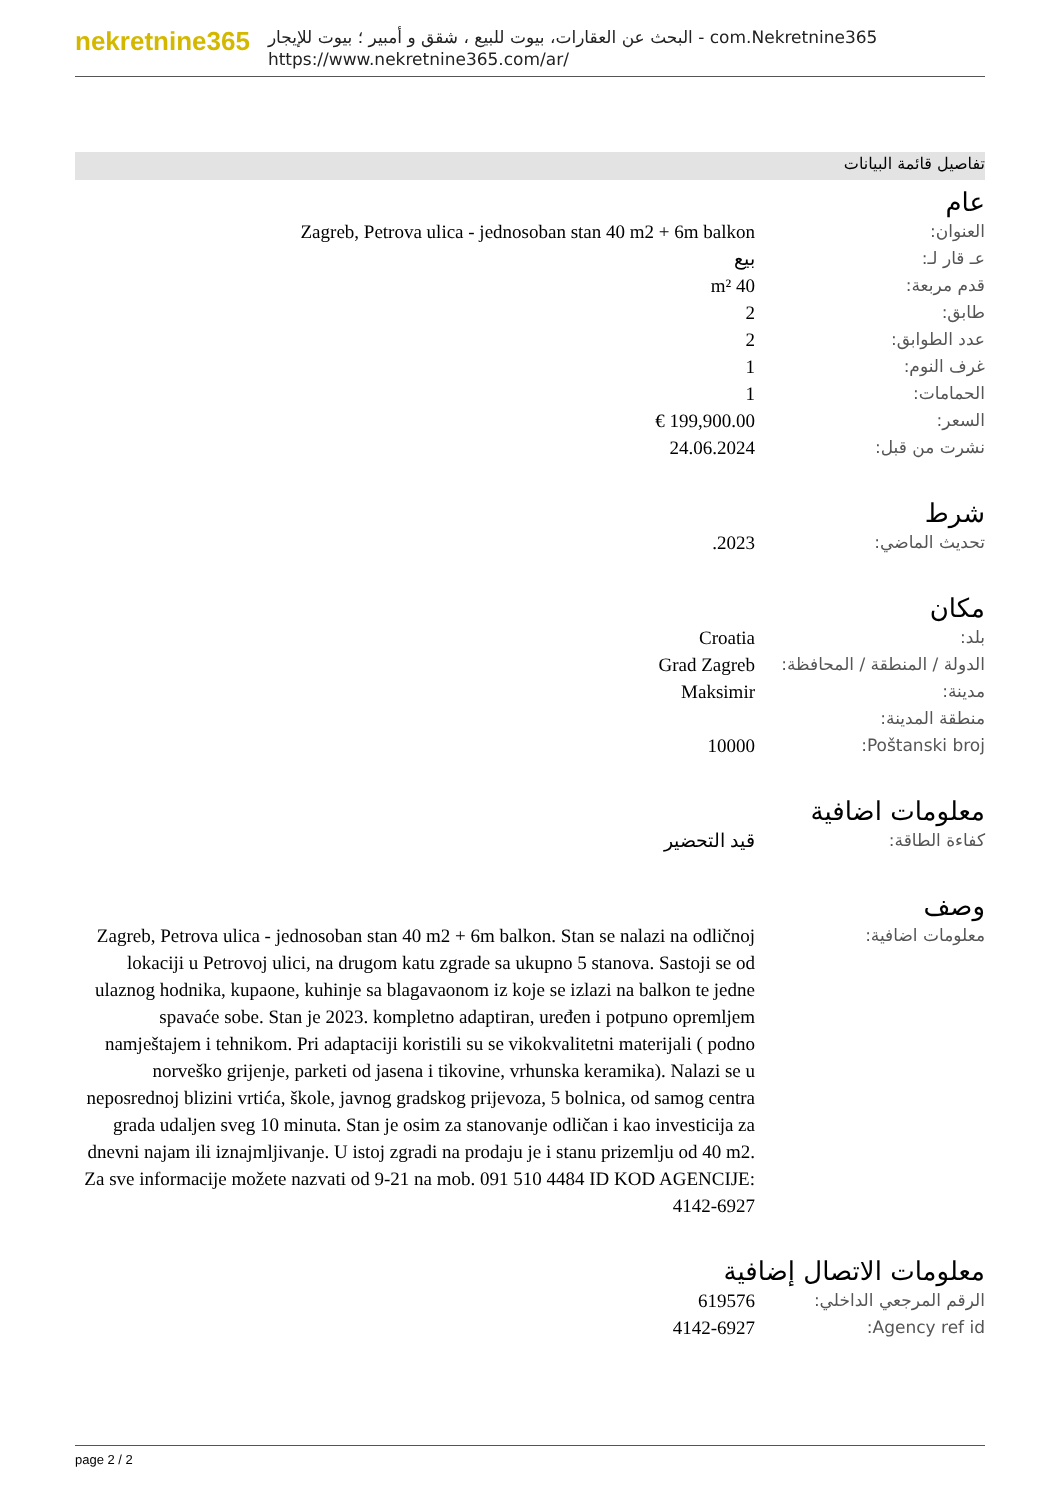nekretnine365
البحث عن العقارات، بيوت للبيع ، شقق و أمبير ؛ بيوت للإيجار - com.Nekretnine365
https://www.nekretnine365.com/ar/
تفاصيل قائمة البيانات
عام
| العنوان: | Zagreb, Petrova ulica - jednosoban stan 40 m2 + 6m balkon |
| عـ قار لـ: | بيع |
| قدم مربعة: | 40 m² |
| طابق: | 2 |
| عدد الطوابق: | 2 |
| غرف النوم: | 1 |
| الحمامات: | 1 |
| السعر: | 199,900.00 € |
| نشرت من قبل: | 24.06.2024 |
شرط
| تحديث الماضي: | 2023. |
مكان
| بلد: | Croatia |
| الدولة / المنطقة / المحافظة: | Grad Zagreb |
| مدينة: | Maksimir |
| منطقة المدينة: | |
| Poštanski broj: | 10000 |
معلومات اضافية
| كفاءة الطاقة: | قيد التحضير |
وصف
| معلومات اضافية: | Zagreb, Petrova ulica - jednosoban stan 40 m2 + 6m balkon. Stan se nalazi na odličnoj lokaciji u Petrovoj ulici, na drugom katu zgrade sa ukupno 5 stanova. Sastoji se od ulaznog hodnika, kupaone, kuhinje sa blagavaonom iz koje se izlazi na balkon te jedne spavaće sobe. Stan je 2023. kompletno adaptiran, uređen i potpuno opremljem namještajem i tehnikom. Pri adaptaciji koristili su se vikokvalitetni materijali ( podno norveško grijenje, parketi od jasena i tikovine, vrhunska keramika). Nalazi se u neposrednoj blizini vrtića, škole, javnog gradskog prijevoza, 5 bolnica, od samog centra grada udaljen sveg 10 minuta. Stan je osim za stanovanje odličan i kao investicija za dnevni najam ili iznajmljivanje. U istoj zgradi na prodaju je i stanu prizemlju od 40 m2. Za sve informacije možete nazvati od 9-21 na mob. 091 510 4484 ID KOD AGENCIJE: 4142-6927 |
معلومات الاتصال إضافية
| الرقم المرجعي الداخلي: | 619576 |
| Agency ref id: | 4142-6927 |
page 2 / 2